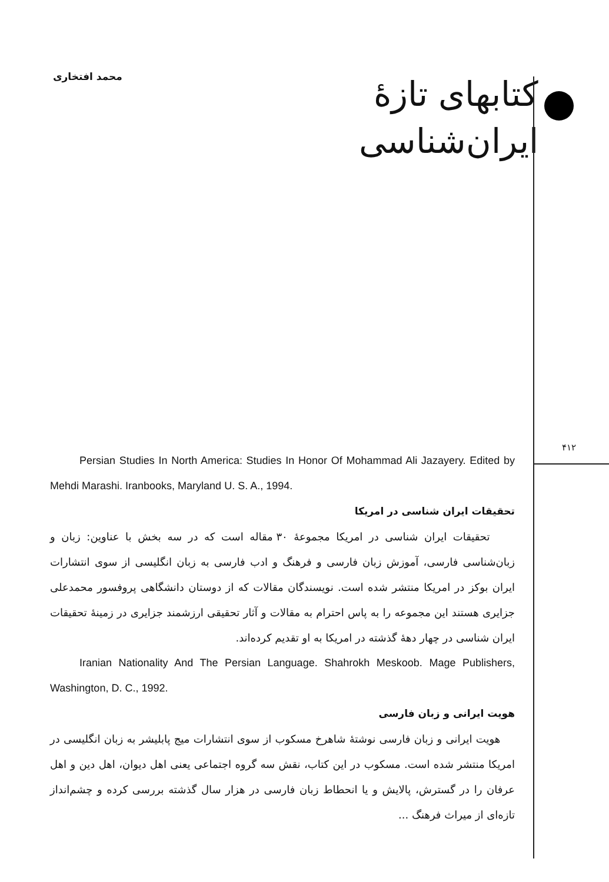محمد افتخاری
کتابهای تازهٔ
ایران‌شناسی
۴۱۲
Persian Studies In North America: Studies In Honor Of Mohammad Ali Jazayery. Edited by Mehdi Marashi. Iranbooks, Maryland U. S. A., 1994.
تحقیقات ایران شناسی در امریکا
تحقیقات ایران شناسی در امریکا مجموعهٔ ۳۰ مقاله است که در سه بخش با عناوین: زبان و زبان‌شناسی فارسی، آموزش زبان فارسی و فرهنگ و ادب فارسی به زبان انگلیسی از سوی انتشارات ایران بوکز در امریکا منتشر شده است. نویسندگان مقالات که از دوستان دانشگاهی پروفسور محمدعلی جزایری هستند این مجموعه را به پاس احترام به مقالات و آثار تحقیقی ارزشمند جزایری در زمینهٔ تحقیقات ایران شناسی در چهار دههٔ گذشته در امریکا به او تقدیم کرده‌اند.
Iranian Nationality And The Persian Language. Shahrokh Meskoob. Mage Publishers, Washington, D. C., 1992.
هویت ایرانی و زبان فارسی
هویت ایرانی و زبان فارسی نوشتهٔ شاهرخ مسکوب از سوی انتشارات میج پابلیشر به زبان انگلیسی در امریکا منتشر شده است. مسکوب در این کتاب، نقش سه گروه اجتماعی یعنی اهل دیوان، اهل دین و اهل عرفان را در گسترش، پالایش و یا انحطاط زبان فارسی در هزار سال گذشته بررسی کرده و چشم‌انداز تازه‌ای از میراث فرهنگ ...